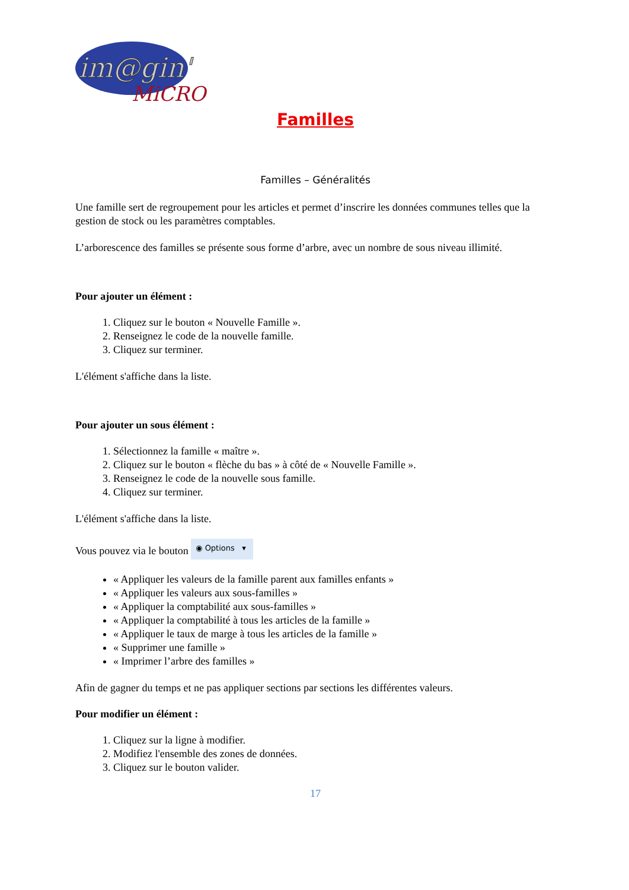im@gin'
MiCRO
Familles
Familles – Généralités
Une famille sert de regroupement pour les articles et permet d’inscrire les données communes telles que la gestion de stock ou les paramètres comptables.
L’arborescence des familles se présente sous forme d’arbre, avec un nombre de sous niveau illimité.
Pour ajouter un élément :
1. Cliquez sur le bouton « Nouvelle Famille ».
2. Renseignez le code de la nouvelle famille.
3. Cliquez sur terminer.
L'élément s'affiche dans la liste.
Pour ajouter un sous élément :
1. Sélectionnez la famille « maître ».
2. Cliquez sur le bouton « flèche du bas » à côté de « Nouvelle Famille ».
3. Renseignez le code de la nouvelle sous famille.
4. Cliquez sur terminer.
L'élément s'affiche dans la liste.
Vous pouvez via le bouton ◉ Options ▾
« Appliquer les valeurs de la famille parent aux familles enfants »
« Appliquer les valeurs aux sous-familles »
« Appliquer la comptabilité aux sous-familles »
« Appliquer la comptabilité à tous les articles de la famille »
« Appliquer le taux de marge à tous les articles de la famille »
« Supprimer une famille »
« Imprimer l’arbre des familles »
Afin de gagner du temps et ne pas appliquer sections par sections les différentes valeurs.
Pour modifier un élément :
1. Cliquez sur la ligne à modifier.
2. Modifiez l'ensemble des zones de données.
3. Cliquez sur le bouton valider.
17